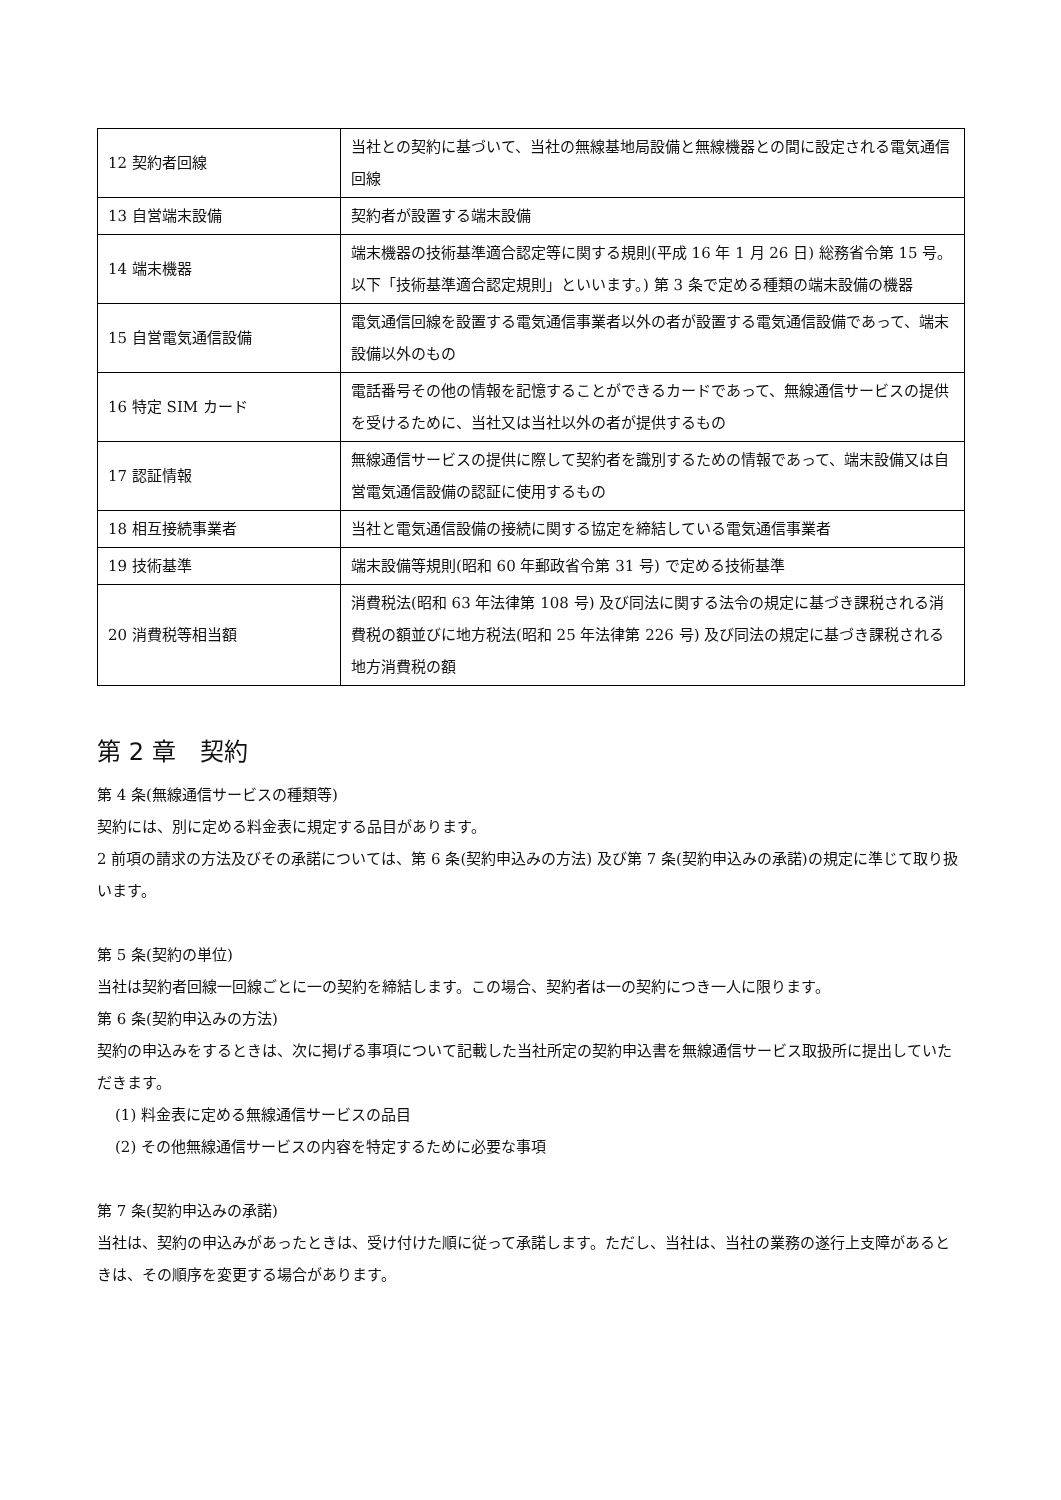| 12 契約者回線 | 当社との契約に基づいて、当社の無線基地局設備と無線機器との間に設定される電気通信回線 |
| 13 自営端末設備 | 契約者が設置する端末設備 |
| 14 端末機器 | 端末機器の技術基準適合認定等に関する規則(平成 16 年 1 月 26 日) 総務省令第 15 号。以下「技術基準適合認定規則」といいます。) 第 3 条で定める種類の端末設備の機器 |
| 15 自営電気通信設備 | 電気通信回線を設置する電気通信事業者以外の者が設置する電気通信設備であって、端末設備以外のもの |
| 16 特定 SIM カード | 電話番号その他の情報を記憶することができるカードであって、無線通信サービスの提供を受けるために、当社又は当社以外の者が提供するもの |
| 17 認証情報 | 無線通信サービスの提供に際して契約者を識別するための情報であって、端末設備又は自営電気通信設備の認証に使用するもの |
| 18 相互接続事業者 | 当社と電気通信設備の接続に関する協定を締結している電気通信事業者 |
| 19 技術基準 | 端末設備等規則(昭和 60 年郵政省令第 31 号) で定める技術基準 |
| 20 消費税等相当額 | 消費税法(昭和 63 年法律第 108 号) 及び同法に関する法令の規定に基づき課税される消費税の額並びに地方税法(昭和 25 年法律第 226 号) 及び同法の規定に基づき課税される地方消費税の額 |
第 2 章　契約
第 4 条(無線通信サービスの種類等)
契約には、別に定める料金表に規定する品目があります。
2 前項の請求の方法及びその承諾については、第 6 条(契約申込みの方法) 及び第 7 条(契約申込みの承諾)の規定に準じて取り扱います。
第 5 条(契約の単位)
当社は契約者回線一回線ごとに一の契約を締結します。この場合、契約者は一の契約につき一人に限ります。
第 6 条(契約申込みの方法)
契約の申込みをするときは、次に掲げる事項について記載した当社所定の契約申込書を無線通信サービス取扱所に提出していただきます。
(1) 料金表に定める無線通信サービスの品目
(2) その他無線通信サービスの内容を特定するために必要な事項
第 7 条(契約申込みの承諾)
当社は、契約の申込みがあったときは、受け付けた順に従って承諾します。ただし、当社は、当社の業務の遂行上支障があるときは、その順序を変更する場合があります。